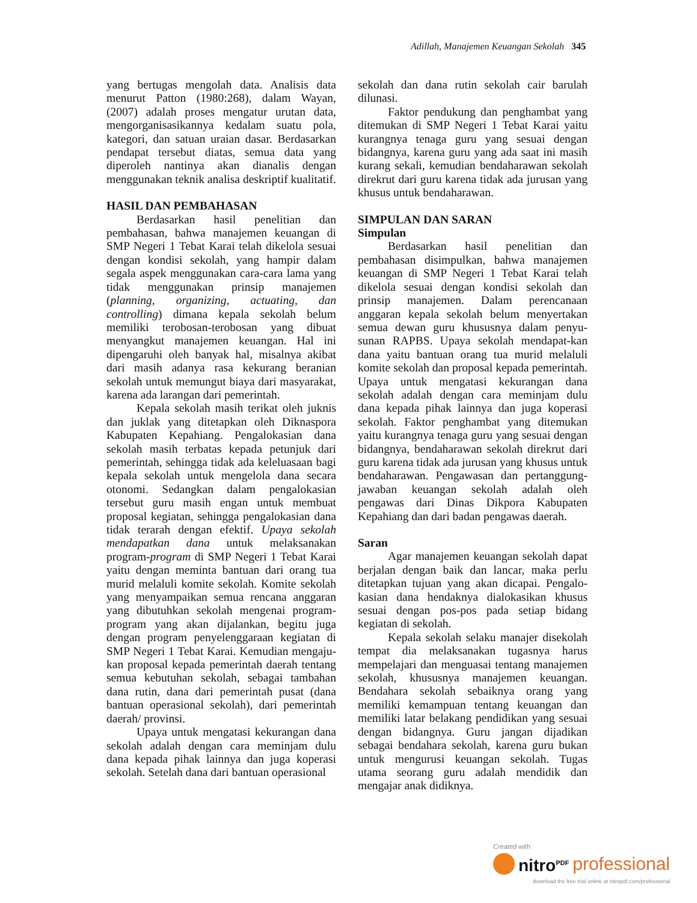Adillah, Manajemen Keuangan Sekolah 345
yang bertugas mengolah data. Analisis data menurut Patton (1980:268), dalam Wayan, (2007) adalah proses mengatur urutan data, mengorganisasikannya kedalam suatu pola, kategori, dan satuan uraian dasar. Berdasarkan pendapat tersebut diatas, semua data yang diperoleh nantinya akan dianalis dengan menggunakan teknik analisa deskriptif kualitatif.
HASIL DAN PEMBAHASAN
Berdasarkan hasil penelitian dan pembahasan, bahwa manajemen keuangan di SMP Negeri 1 Tebat Karai telah dikelola sesuai dengan kondisi sekolah, yang hampir dalam segala aspek menggunakan cara-cara lama yang tidak menggunakan prinsip manajemen (planning, organizing, actuating, dan controlling) dimana kepala sekolah belum memiliki terobosan-terobosan yang dibuat menyangkut manajemen keuangan. Hal ini dipengaruhi oleh banyak hal, misalnya akibat dari masih adanya rasa kekurang beranian sekolah untuk memungut biaya dari masyarakat, karena ada larangan dari pemerintah.
Kepala sekolah masih terikat oleh juknis dan juklak yang ditetapkan oleh Diknaspora Kabupaten Kepahiang. Pengalokasian dana sekolah masih terbatas kepada petunjuk dari pemerintah, sehingga tidak ada keleluasaan bagi kepala sekolah untuk mengelola dana secara otonomi. Sedangkan dalam pengalokasian tersebut guru masih engan untuk membuat proposal kegiatan, sehingga pengalokasian dana tidak terarah dengan efektif. Upaya sekolah mendapatkan dana untuk melaksanakan program-program di SMP Negeri 1 Tebat Karai yaitu dengan meminta bantuan dari orang tua murid melaluli komite sekolah. Komite sekolah yang menyampaikan semua rencana anggaran yang dibutuhkan sekolah mengenai program-program yang akan dijalankan, begitu juga dengan program penyelenggaraan kegiatan di SMP Negeri 1 Tebat Karai. Kemudian mengaju-kan proposal kepada pemerintah daerah tentang semua kebutuhan sekolah, sebagai tambahan dana rutin, dana dari pemerintah pusat (dana bantuan operasional sekolah), dari pemerintah daerah/ provinsi.
Upaya untuk mengatasi kekurangan dana sekolah adalah dengan cara meminjam dulu dana kepada pihak lainnya dan juga koperasi sekolah. Setelah dana dari bantuan operasional
sekolah dan dana rutin sekolah cair barulah dilunasi.
Faktor pendukung dan penghambat yang ditemukan di SMP Negeri 1 Tebat Karai yaitu kurangnya tenaga guru yang sesuai dengan bidangnya, karena guru yang ada saat ini masih kurang sekali, kemudian bendaharawan sekolah direkrut dari guru karena tidak ada jurusan yang khusus untuk bendaharawan.
SIMPULAN DAN SARAN
Simpulan
Berdasarkan hasil penelitian dan pembahasan disimpulkan, bahwa manajemen keuangan di SMP Negeri 1 Tebat Karai telah dikelola sesuai dengan kondisi sekolah dan prinsip manajemen. Dalam perencanaan anggaran kepala sekolah belum menyertakan semua dewan guru khususnya dalam penyu-sunan RAPBS. Upaya sekolah mendapat-kan dana yaitu bantuan orang tua murid melaluli komite sekolah dan proposal kepada pemerintah. Upaya untuk mengatasi kekurangan dana sekolah adalah dengan cara meminjam dulu dana kepada pihak lainnya dan juga koperasi sekolah. Faktor penghambat yang ditemukan yaitu kurangnya tenaga guru yang sesuai dengan bidangnya, bendaharawan sekolah direkrut dari guru karena tidak ada jurusan yang khusus untuk bendaharawan. Pengawasan dan pertanggung-jawaban keuangan sekolah adalah oleh pengawas dari Dinas Dikpora Kabupaten Kepahiang dan dari badan pengawas daerah.
Saran
Agar manajemen keuangan sekolah dapat berjalan dengan baik dan lancar, maka perlu ditetapkan tujuan yang akan dicapai. Pengalo-kasian dana hendaknya dialokasikan khusus sesuai dengan pos-pos pada setiap bidang kegiatan di sekolah.
Kepala sekolah selaku manajer disekolah tempat dia melaksanakan tugasnya harus mempelajari dan menguasai tentang manajemen sekolah, khususnya manajemen keuangan. Bendahara sekolah sebaiknya orang yang memiliki kemampuan tentang keuangan dan memiliki latar belakang pendidikan yang sesuai dengan bidangnya. Guru jangan dijadikan sebagai bendahara sekolah, karena guru bukan untuk mengurusi keuangan sekolah. Tugas utama seorang guru adalah mendidik dan mengajar anak didiknya.
Created with
nitro<sup>PDF</sup> professional
download the free trial online at nitropdf.com/professional